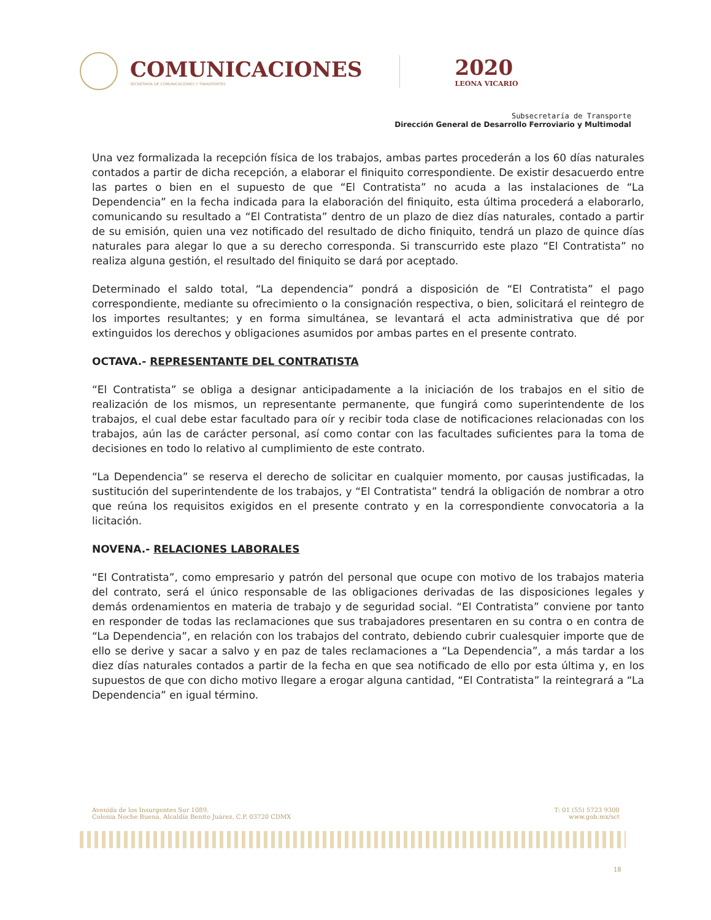COMUNICACIONES
SECRETARÍA DE COMUNICACIONES Y TRANSPORTES
2020
LEONA VICARIO
Subsecretaría de Transporte
Dirección General de Desarrollo Ferroviario y Multimodal
Una vez formalizada la recepción física de los trabajos, ambas partes procederán a los 60 días naturales contados a partir de dicha recepción, a elaborar el finiquito correspondiente. De existir desacuerdo entre las partes o bien en el supuesto de que “El Contratista” no acuda a las instalaciones de “La Dependencia” en la fecha indicada para la elaboración del finiquito, esta última procederá a elaborarlo, comunicando su resultado a “El Contratista” dentro de un plazo de diez días naturales, contado a partir de su emisión, quien una vez notificado del resultado de dicho finiquito, tendrá un plazo de quince días naturales para alegar lo que a su derecho corresponda. Si transcurrido este plazo “El Contratista” no realiza alguna gestión, el resultado del finiquito se dará por aceptado.
Determinado el saldo total, “La dependencia” pondrá a disposición de “El Contratista” el pago correspondiente, mediante su ofrecimiento o la consignación respectiva, o bien, solicitará el reintegro de los importes resultantes; y en forma simultánea, se levantará el acta administrativa que dé por extinguidos los derechos y obligaciones asumidos por ambas partes en el presente contrato.
OCTAVA.- REPRESENTANTE DEL CONTRATISTA
“El Contratista” se obliga a designar anticipadamente a la iniciación de los trabajos en el sitio de realización de los mismos, un representante permanente, que fungirá como superintendente de los trabajos, el cual debe estar facultado para oír y recibir toda clase de notificaciones relacionadas con los trabajos, aún las de carácter personal, así como contar con las facultades suficientes para la toma de decisiones en todo lo relativo al cumplimiento de este contrato.
“La Dependencia” se reserva el derecho de solicitar en cualquier momento, por causas justificadas, la sustitución del superintendente de los trabajos, y “El Contratista” tendrá la obligación de nombrar a otro que reúna los requisitos exigidos en el presente contrato y en la correspondiente convocatoria a la licitación.
NOVENA.- RELACIONES LABORALES
“El Contratista”, como empresario y patrón del personal que ocupe con motivo de los trabajos materia del contrato, será el único responsable de las obligaciones derivadas de las disposiciones legales y demás ordenamientos en materia de trabajo y de seguridad social. “El Contratista” conviene por tanto en responder de todas las reclamaciones que sus trabajadores presentaren en su contra o en contra de “La Dependencia”, en relación con los trabajos del contrato, debiendo cubrir cualesquier importe que de ello se derive y sacar a salvo y en paz de tales reclamaciones a “La Dependencia”, a más tardar a los diez días naturales contados a partir de la fecha en que sea notificado de ello por esta última y, en los supuestos de que con dicho motivo llegare a erogar alguna cantidad, “El Contratista” la reintegrará a “La Dependencia” en igual término.
Avenida de los Insurgentes Sur 1089,
Colonia Noche Buena, Alcaldía Benito Juárez, C.P. 03720 CDMX
T: 01 (55) 5723 9300
www.gob.mx/sct
18